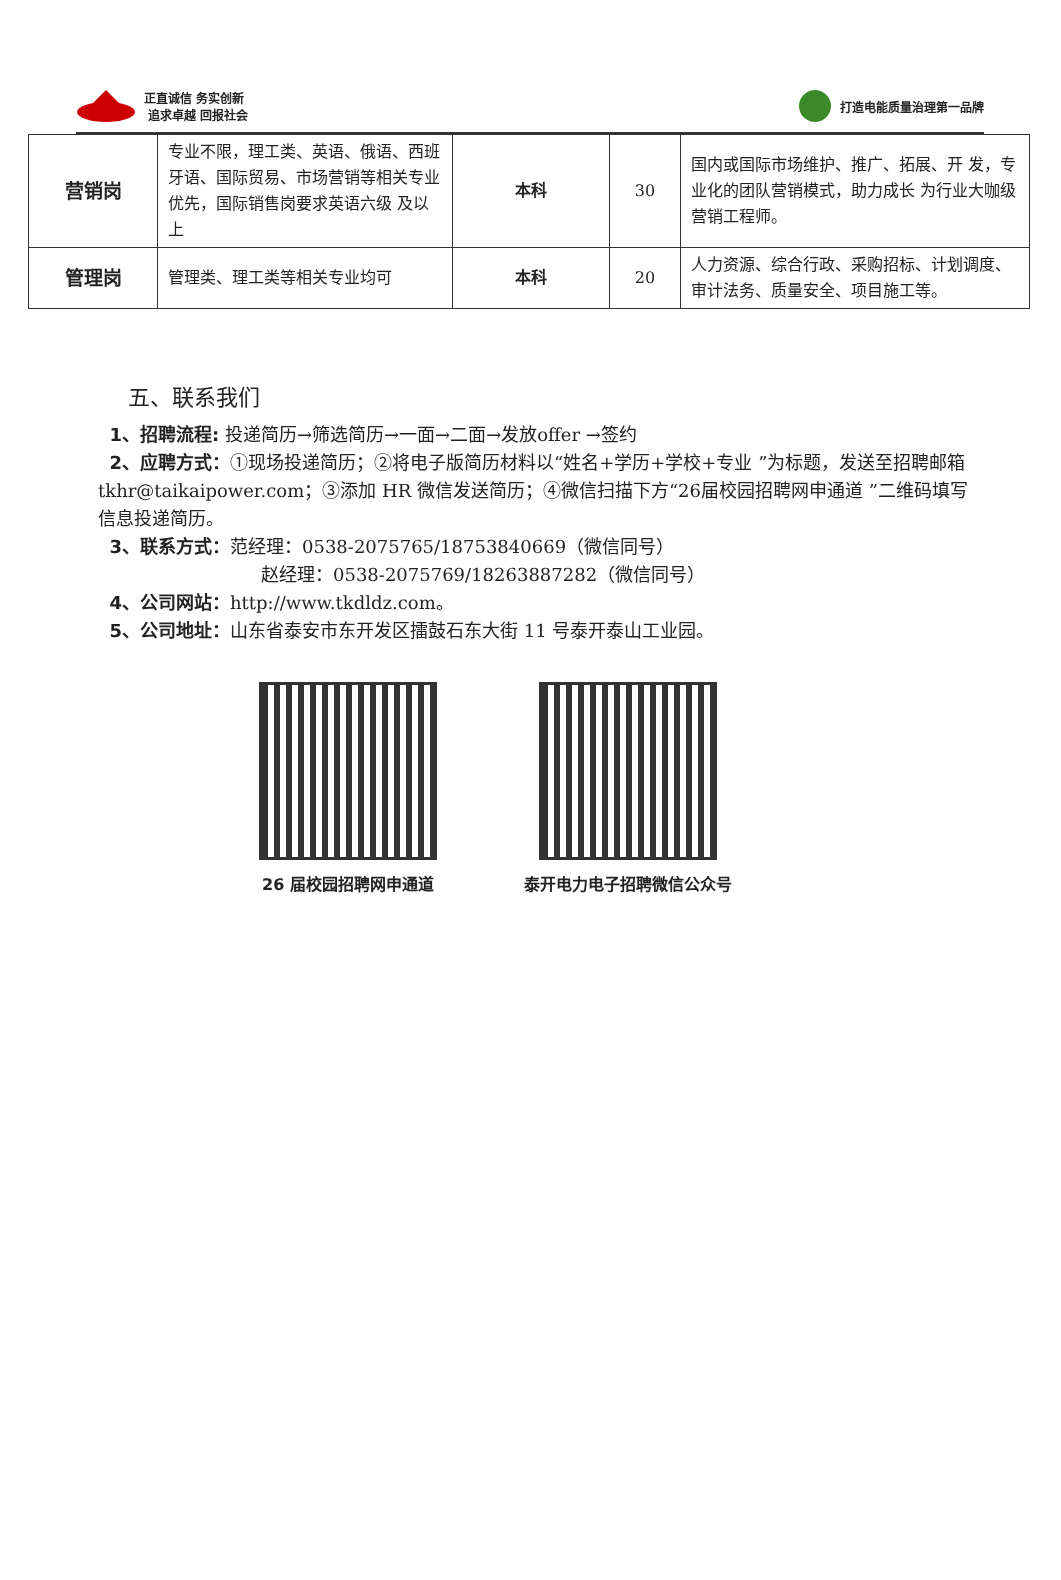正直诚信 务实创新
追求卓越 回报社会
打造电能质量治理第一品牌
| 营销岗 | 专业不限，理工类、英语、俄语、西班牙语、国际贸易、市场营销等相关专业优先，国际销售岗要求英语六级 及以上 | 本科 | 30 | 国内或国际市场维护、推广、拓展、开 发，专业化的团队营销模式，助力成长 为行业大咖级营销工程师。 |
| 管理岗 | 管理类、理工类等相关专业均可 | 本科 | 20 | 人力资源、综合行政、采购招标、计划调度、审计法务、质量安全、项目施工等。 |
五、联系我们
1、招聘流程: 投递简历→筛选简历→一面→二面→发放offer →签约
2、应聘方式：①现场投递简历；②将电子版简历材料以“姓名+学历+学校+专业 ”为标题，发送至招聘邮箱tkhr@taikaipower.com；③添加 HR 微信发送简历；④微信扫描下方“26届校园招聘网申通道 ”二维码填写信息投递简历。
3、联系方式：范经理：0538-2075765/18753840669（微信同号）
赵经理：0538-2075769/18263887282（微信同号）
4、公司网站：http://www.tkdldz.com。
5、公司地址：山东省泰安市东开发区擂鼓石东大街 11 号泰开泰山工业园。
26 届校园招聘网申通道 泰开电力电子招聘微信公众号